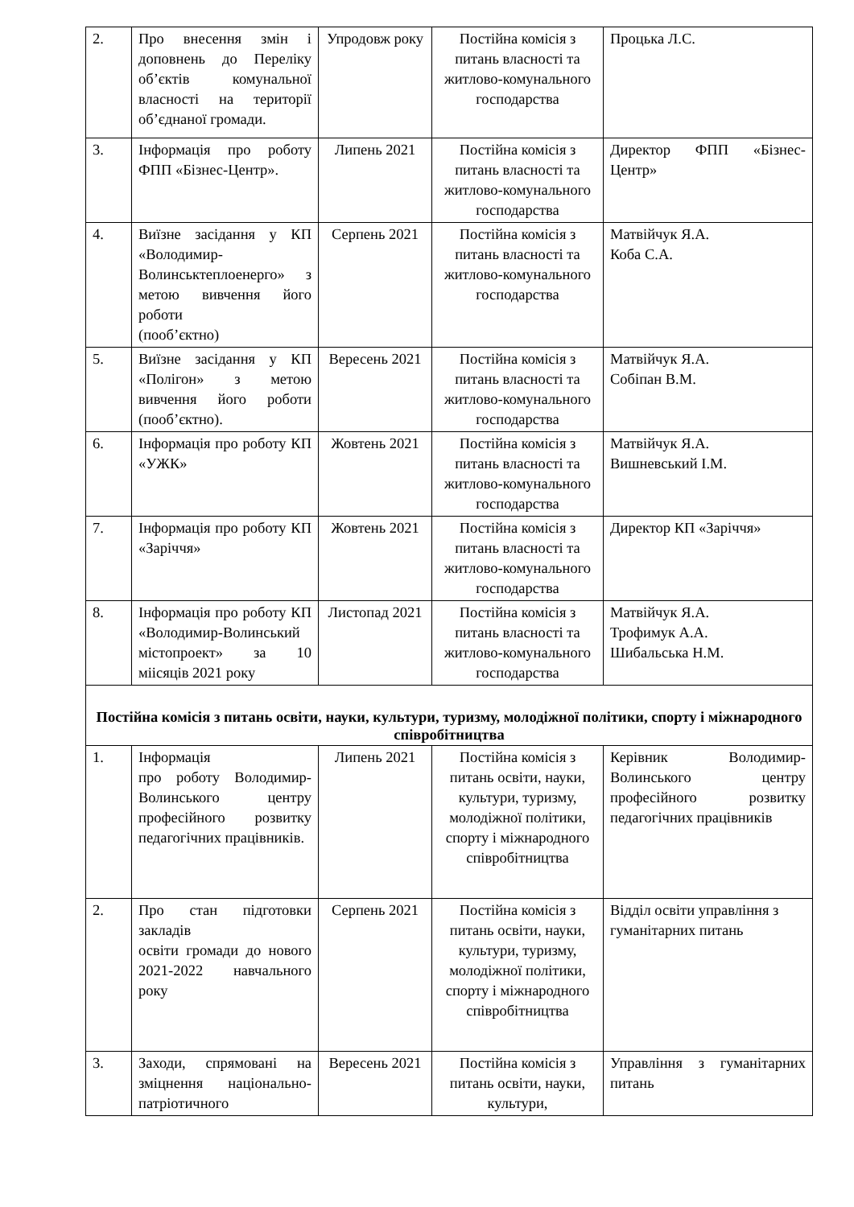| 2. | Про внесення змін і доповнень до Переліку об’єктів комунальної власності на території об’єднаної громади. | Упродовж року | Постійна комісія з питань власності та житлово-комунального господарства | Процька Л.С. |
| 3. | Інформація про роботу ФПП «Бізнес-Центр». | Липень 2021 | Постійна комісія з питань власності та житлово-комунального господарства | Директор ФПП «Бізнес-Центр» |
| 4. | Виїзне засідання у КП «Володимир-Волинськтеплоенерго» з метою вивчення його роботи (пооб’єктно) | Серпень 2021 | Постійна комісія з питань власності та житлово-комунального господарства | Матвійчук Я.А. Коба С.А. |
| 5. | Виїзне засідання у КП «Полігон» з метою вивчення його роботи (пооб’єктно). | Вересень 2021 | Постійна комісія з питань власності та житлово-комунального господарства | Матвійчук Я.А. Собіпан В.М. |
| 6. | Інформація про роботу КП «УЖК» | Жовтень 2021 | Постійна комісія з питань власності та житлово-комунального господарства | Матвійчук Я.А. Вишневський І.М. |
| 7. | Інформація про роботу КП «Заріччя» | Жовтень 2021 | Постійна комісія з питань власності та житлово-комунального господарства | Директор КП «Заріччя» |
| 8. | Інформація про роботу КП «Володимир-Волинський містопроект» за 10 міісяців 2021 року | Листопад 2021 | Постійна комісія з питань власності та житлово-комунального господарства | Матвійчук Я.А. Трофимук А.А. Шибальська Н.М. |
| Постійна комісія з питань освіти, науки, культури, туризму, молодіжної політики, спорту і міжнародного співробітництва | | | | |
| 1. | Інформація про роботу Володимир-Волинського центру професійного розвитку педагогічних працівників. | Липень 2021 | Постійна комісія з питань освіти, науки, культури, туризму, молодіжної політики, спорту і міжнародного співробітництва | Керівник Володимир-Волинського центру професійного розвитку педагогічних працівників |
| 2. | Про стан підготовки закладів освіти громади до нового 2021-2022 навчального року | Серпень 2021 | Постійна комісія з питань освіти, науки, культури, туризму, молодіжної політики, спорту і міжнародного співробітництва | Відділ освіти управління з гуманітарних питань |
| 3. | Заходи, спрямовані на зміцнення національно-патріотичного | Вересень 2021 | Постійна комісія з питань освіти, науки, культури, | Управління з гуманітарних питань |